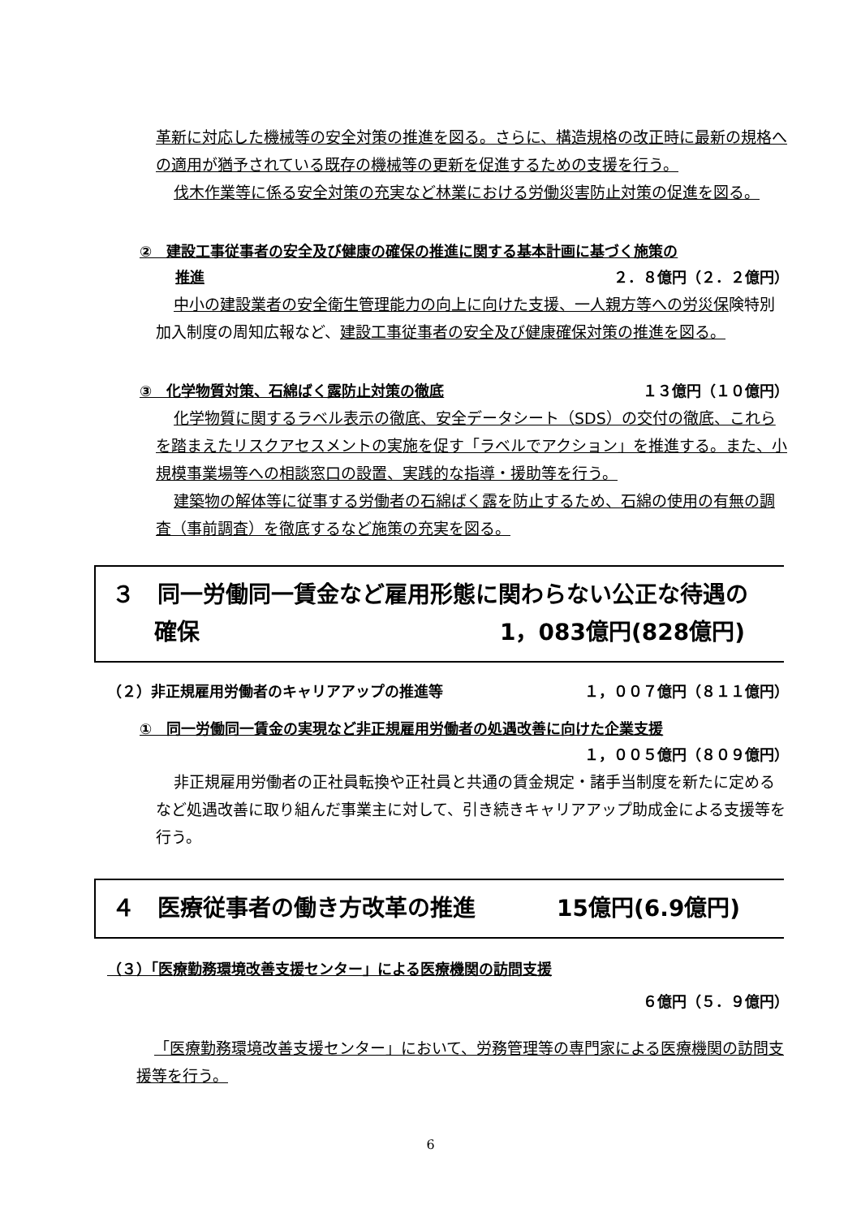革新に対応した機械等の安全対策の推進を図る。さらに、構造規格の改正時に最新の規格への適用が猶予されている既存の機械等の更新を促進するための支援を行う。
伐木作業等に係る安全対策の充実など林業における労働災害防止対策の促進を図る。
②　建設工事従事者の安全及び健康の確保の推進に関する基本計画に基づく施策の
推進 ２．８億円（２．２億円）
中小の建設業者の安全衛生管理能力の向上に向けた支援、一人親方等への労災保険特別加入制度の周知広報など、建設工事従事者の安全及び健康確保対策の推進を図る。
③　化学物質対策、石綿ばく露防止対策の徹底 １３億円（１０億円）
化学物質に関するラベル表示の徹底、安全データシート（SDS）の交付の徹底、これらを踏まえたリスクアセスメントの実施を促す「ラベルでアクション」を推進する。また、小規模事業場等への相談窓口の設置、実践的な指導・援助等を行う。
建築物の解体等に従事する労働者の石綿ばく露を防止するため、石綿の使用の有無の調査（事前調査）を徹底するなど施策の充実を図る。
３　同一労働同一賃金など雇用形態に関わらない公正な待遇の
確保 1，083億円(828億円)
（２）非正規雇用労働者のキャリアアップの推進等 １，００７億円（８１１億円）
①　同一労働同一賃金の実現など非正規雇用労働者の処遇改善に向けた企業支援
１，００５億円（８０９億円）
非正規雇用労働者の正社員転換や正社員と共通の賃金規定・諸手当制度を新たに定めるなど処遇改善に取り組んだ事業主に対して、引き続きキャリアアップ助成金による支援等を行う。
４　医療従事者の働き方改革の推進 15億円(6.9億円)
（３）「医療勤務環境改善支援センター」による医療機関の訪問支援
６億円（５．９億円）
「医療勤務環境改善支援センター」において、労務管理等の専門家による医療機関の訪問支援等を行う。
6